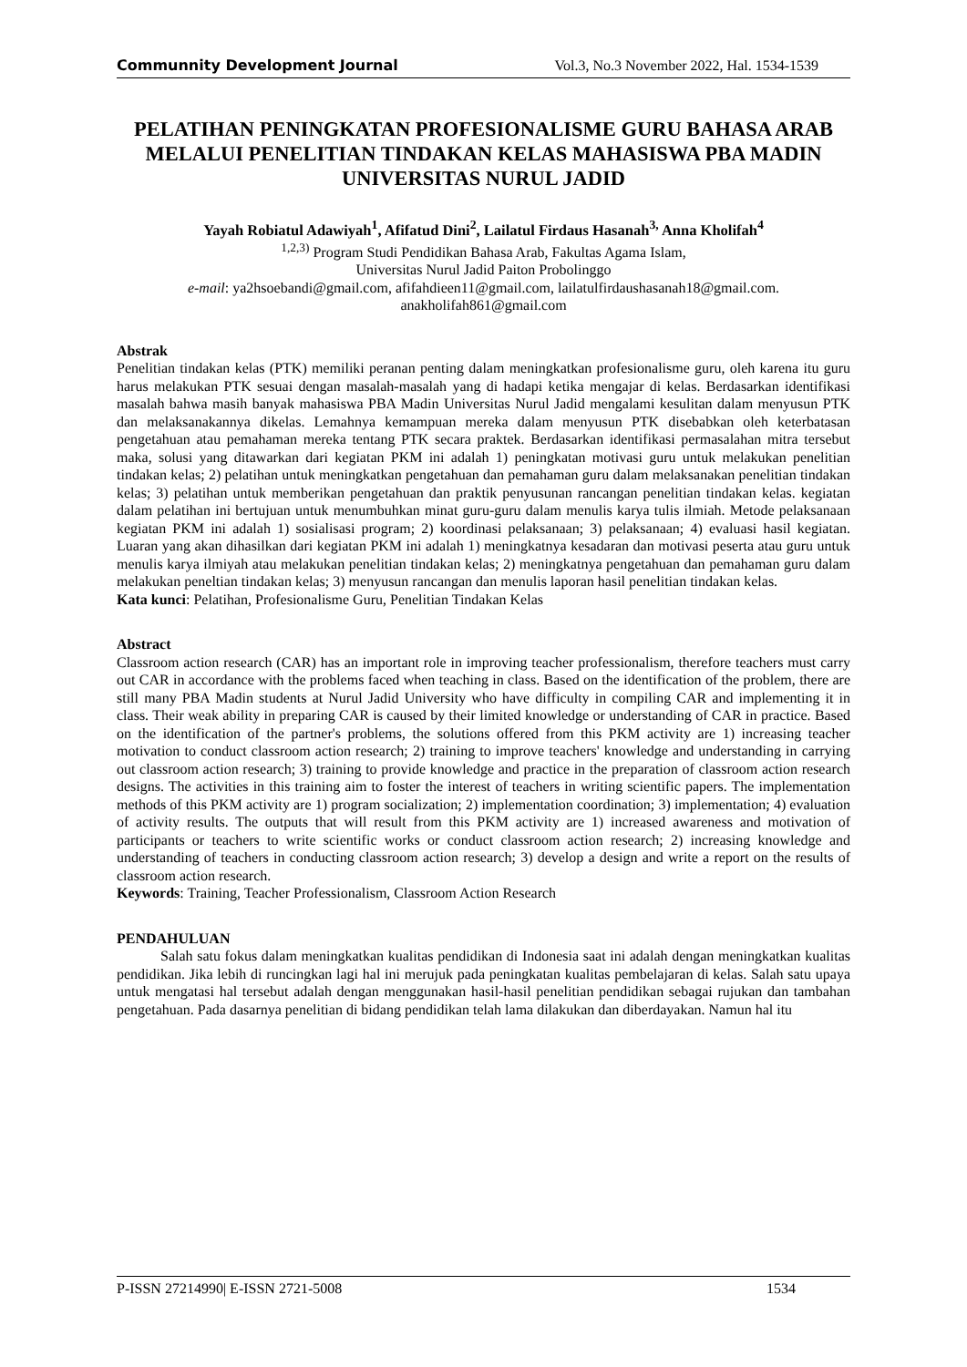Communnity Development Journal Vol.3, No.3 November 2022, Hal. 1534-1539
PELATIHAN PENINGKATAN PROFESIONALISME GURU BAHASA ARAB MELALUI PENELITIAN TINDAKAN KELAS MAHASISWA PBA MADIN UNIVERSITAS NURUL JADID
Yayah Robiatul Adawiyah<sup>1</sup>, Afifatud Dini<sup>2</sup>, Lailatul Firdaus Hasanah<sup>3,</sup> Anna Kholifah<sup>4</sup>
<sup>1,2,3)</sup> Program Studi Pendidikan Bahasa Arab, Fakultas Agama Islam,
Universitas Nurul Jadid Paiton Probolinggo
e-mail: ya2hsoebandi@gmail.com, afifahdieen11@gmail.com, lailatulfirdaushasanah18@gmail.com. anakholifah861@gmail.com
Abstrak
Penelitian tindakan kelas (PTK) memiliki peranan penting dalam meningkatkan profesionalisme guru, oleh karena itu guru harus melakukan PTK sesuai dengan masalah-masalah yang di hadapi ketika mengajar di kelas. Berdasarkan identifikasi masalah bahwa masih banyak mahasiswa PBA Madin Universitas Nurul Jadid mengalami kesulitan dalam menyusun PTK dan melaksanakannya dikelas. Lemahnya kemampuan mereka dalam menyusun PTK disebabkan oleh keterbatasan pengetahuan atau pemahaman mereka tentang PTK secara praktek. Berdasarkan identifikasi permasalahan mitra tersebut maka, solusi yang ditawarkan dari kegiatan PKM ini adalah 1) peningkatan motivasi guru untuk melakukan penelitian tindakan kelas; 2) pelatihan untuk meningkatkan pengetahuan dan pemahaman guru dalam melaksanakan penelitian tindakan kelas; 3) pelatihan untuk memberikan pengetahuan dan praktik penyusunan rancangan penelitian tindakan kelas. kegiatan dalam pelatihan ini bertujuan untuk menumbuhkan minat guru-guru dalam menulis karya tulis ilmiah. Metode pelaksanaan kegiatan PKM ini adalah 1) sosialisasi program; 2) koordinasi pelaksanaan; 3) pelaksanaan; 4) evaluasi hasil kegiatan. Luaran yang akan dihasilkan dari kegiatan PKM ini adalah 1) meningkatnya kesadaran dan motivasi peserta atau guru untuk menulis karya ilmiyah atau melakukan penelitian tindakan kelas; 2) meningkatnya pengetahuan dan pemahaman guru dalam melakukan peneltian tindakan kelas; 3) menyusun rancangan dan menulis laporan hasil penelitian tindakan kelas.
Kata kunci: Pelatihan, Profesionalisme Guru, Penelitian Tindakan Kelas
Abstract
Classroom action research (CAR) has an important role in improving teacher professionalism, therefore teachers must carry out CAR in accordance with the problems faced when teaching in class. Based on the identification of the problem, there are still many PBA Madin students at Nurul Jadid University who have difficulty in compiling CAR and implementing it in class. Their weak ability in preparing CAR is caused by their limited knowledge or understanding of CAR in practice. Based on the identification of the partner's problems, the solutions offered from this PKM activity are 1) increasing teacher motivation to conduct classroom action research; 2) training to improve teachers' knowledge and understanding in carrying out classroom action research; 3) training to provide knowledge and practice in the preparation of classroom action research designs. The activities in this training aim to foster the interest of teachers in writing scientific papers. The implementation methods of this PKM activity are 1) program socialization; 2) implementation coordination; 3) implementation; 4) evaluation of activity results. The outputs that will result from this PKM activity are 1) increased awareness and motivation of participants or teachers to write scientific works or conduct classroom action research; 2) increasing knowledge and understanding of teachers in conducting classroom action research; 3) develop a design and write a report on the results of classroom action research.
Keywords: Training, Teacher Professionalism, Classroom Action Research
PENDAHULUAN
Salah satu fokus dalam meningkatkan kualitas pendidikan di Indonesia saat ini adalah dengan meningkatkan kualitas pendidikan. Jika lebih di runcingkan lagi hal ini merujuk pada peningkatan kualitas pembelajaran di kelas. Salah satu upaya untuk mengatasi hal tersebut adalah dengan menggunakan hasil-hasil penelitian pendidikan sebagai rujukan dan tambahan pengetahuan. Pada dasarnya penelitian di bidang pendidikan telah lama dilakukan dan diberdayakan. Namun hal itu
P-ISSN 27214990| E-ISSN 2721-5008 1534